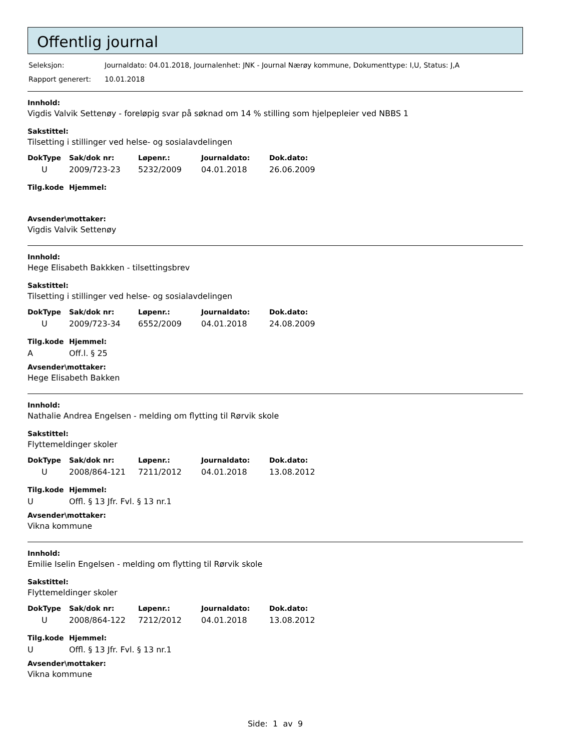Offentlig journal
| Seleksjon: | Journaldato: 04.01.2018, Journalenhet: JNK - Journal Nærøy kommune, Dokumenttype: I,U, Status: J,A |
| Rapport generert: | 10.01.2018 |
Innhold:
Vigdis Valvik Settenøy - foreløpig svar på søknad om 14 % stilling som hjelpepleier ved NBBS 1
Sakstittel:
Tilsetting i stillinger ved helse- og sosialavdelingen
| DokType | Sak/dok nr: | Løpenr.: | Journaldato: | Dok.dato: |
| --- | --- | --- | --- | --- |
| U | 2009/723-23 | 5232/2009 | 04.01.2018 | 26.06.2009 |
| Tilg.kode | Hjemmel: |
| --- | --- |
Avsender\mottaker:
Vigdis Valvik Settenøy
Innhold:
Hege Elisabeth Bakkken - tilsettingsbrev
Sakstittel:
Tilsetting i stillinger ved helse- og sosialavdelingen
| DokType | Sak/dok nr: | Løpenr.: | Journaldato: | Dok.dato: |
| --- | --- | --- | --- | --- |
| U | 2009/723-34 | 6552/2009 | 04.01.2018 | 24.08.2009 |
| Tilg.kode | Hjemmel: |
| --- | --- |
| A | Off.l. § 25 |
Avsender\mottaker:
Hege Elisabeth Bakken
Innhold:
Nathalie Andrea Engelsen - melding om flytting til Rørvik skole
Sakstittel:
Flyttemeldinger skoler
| DokType | Sak/dok nr: | Løpenr.: | Journaldato: | Dok.dato: |
| --- | --- | --- | --- | --- |
| U | 2008/864-121 | 7211/2012 | 04.01.2018 | 13.08.2012 |
| Tilg.kode | Hjemmel: |
| --- | --- |
| U | Offl. § 13 Jfr. Fvl. § 13 nr.1 |
Avsender\mottaker:
Vikna kommune
Innhold:
Emilie Iselin Engelsen - melding om flytting til Rørvik skole
Sakstittel:
Flyttemeldinger skoler
| DokType | Sak/dok nr: | Løpenr.: | Journaldato: | Dok.dato: |
| --- | --- | --- | --- | --- |
| U | 2008/864-122 | 7212/2012 | 04.01.2018 | 13.08.2012 |
| Tilg.kode | Hjemmel: |
| --- | --- |
| U | Offl. § 13 Jfr. Fvl. § 13 nr.1 |
Avsender\mottaker:
Vikna kommune
Side: 1 av 9